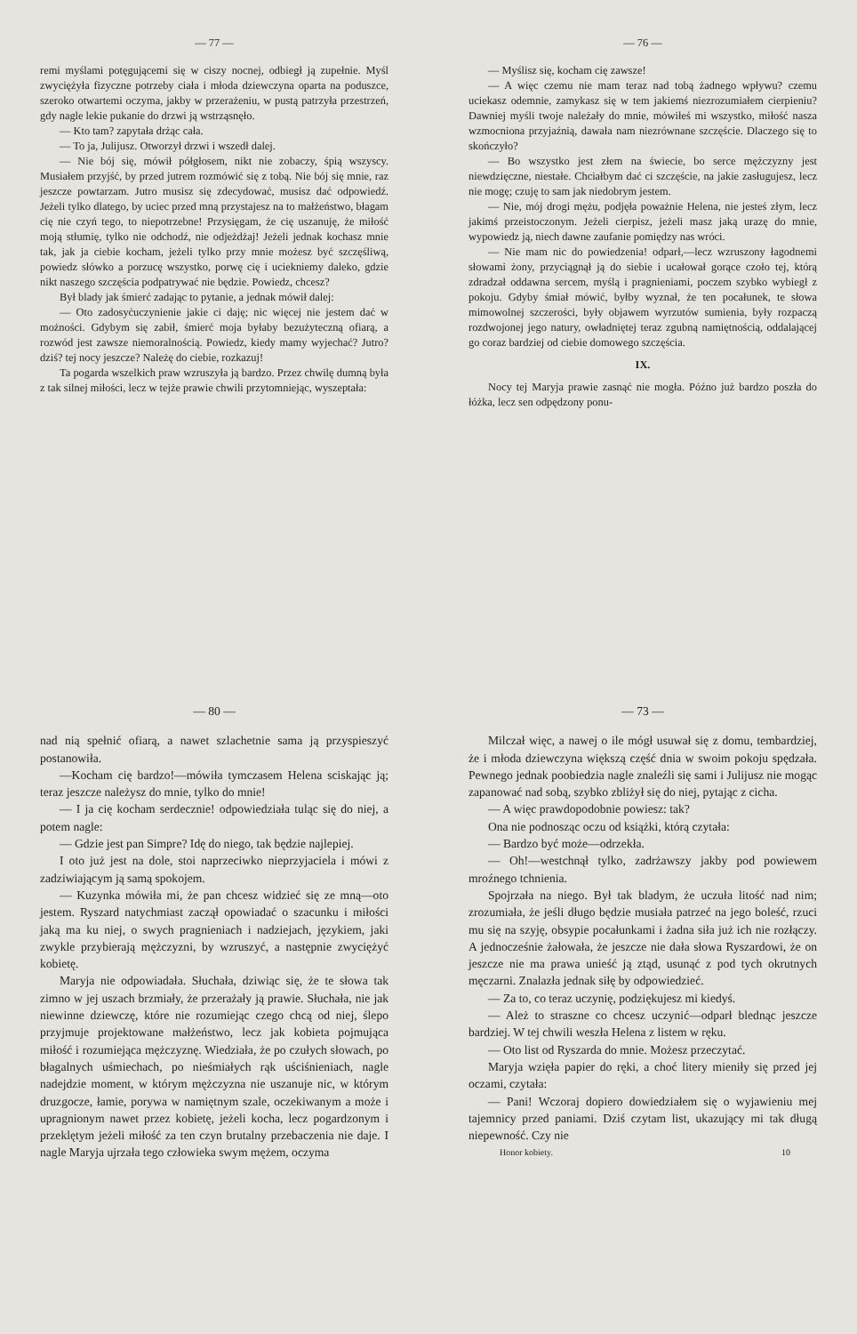— 77 —
remi myślami potęgującemi się w ciszy nocnej, odbiegł ją zupełnie. Myśl zwyciężyła fizyczne potrzeby ciała i młoda dziewczyna oparta na poduszce, szeroko otwartemi oczyma, jakby w przerażeniu, w pustą patrzyła przestrzeń, gdy nagle lekie pukanie do drzwi ją wstrząsnęło.
— Kto tam? zapytała drżąc cała.
— To ja, Julijusz. Otworzył drzwi i wszedł dalej.
— Nie bój się, mówił półgłosem, nikt nie zobaczy, śpią wszyscy. Musiałem przyjść, by przed jutrem rozmówić się z tobą. Nie bój się mnie, raz jeszcze powtarzam. Jutro musisz się zdecydować, musisz dać odpowiedź. Jeżeli tylko dlatego, by uciec przed mną przystajesz na to małżeństwo, błagam cię nie czyń tego, to niepotrzebne! Przysięgam, że cię uszanuję, że miłość moją stłumię, tylko nie odchodź, nie odjeżdżaj! Jeżeli jednak kochasz mnie tak, jak ja ciebie kocham, jeżeli tylko przy mnie możesz być szczęśliwą, powiedz słówko a porzucę wszystko, porwę cię i uciekniemy daleko, gdzie nikt naszego szczęścia podpatrywać nie będzie. Powiedz, chcesz?
Był blady jak śmierć zadając to pytanie, a jednak mówił dalej:
— Oto zadosyćuczynienie jakie ci daję; nic więcej nie jestem dać w możności. Gdybym się zabił, śmierć moja byłaby bezużyteczną ofiarą, a rozwód jest zawsze niemoralnością. Powiedz, kiedy mamy wyjechać? Jutro? dziś? tej nocy jeszcze? Należę do ciebie, rozkazuj!
Ta pogarda wszelkich praw wzruszyła ją bardzo. Przez chwilę dumną była z tak silnej miłości, lecz w tejże prawie chwili przytomniejąc, wyszeptała:
— 76 —
— Myślisz się, kocham cię zawsze!
— A więc czemu nie mam teraz nad tobą żadnego wpływu? czemu uciekasz odemnie, zamykasz się w tem jakiemś niezrozumiałem cierpieniu? Dawniej myśli twoje należały do mnie, mówiłeś mi wszystko, miłość nasza wzmocniona przyjaźnią, dawała nam niezrównane szczęście. Dlaczego się to skończyło?
— Bo wszystko jest złem na świecie, bo serce mężczyzny jest niewdzięczne, niestałe. Chciałbym dać ci szczęście, na jakie zasługujesz, lecz nie mogę; czuję to sam jak niedobrym jestem.
— Nie, mój drogi mężu, podjęła poważnie Helena, nie jesteś złym, lecz jakimś przeistoczonym. Jeżeli cierpisz, jeżeli masz jaką urazę do mnie, wypowiedz ją, niech dawne zaufanie pomiędzy nas wróci.
— Nie mam nic do powiedzenia! odparł,—lecz wzruszony łagodnemi słowami żony, przyciągnął ją do siebie i ucałował gorące czoło tej, którą zdradzał oddawna sercem, myślą i pragnieniami, poczem szybko wybiegł z pokoju. Gdyby śmiał mówić, byłby wyznał, że ten pocałunek, te słowa mimowolnej szczerości, były objawem wyrzutów sumienia, były rozpaczą rozdwojonej jego natury, owładniętej teraz zgubną namiętnością, oddalającej go coraz bardziej od ciebie domowego szczęścia.
IX.
Nocy tej Maryja prawie zasnąć nie mogła. Późno już bardzo poszła do łóżka, lecz sen odpędzony ponu-
— 80 —
nad nią spełnić ofiarą, a nawet szlachetnie sama ją przyspieszyć postanowiła.
—Kocham cię bardzo!—mówiła tymczasem Helena sciskając ją; teraz jeszcze należysz do mnie, tylko do mnie!
— I ja cię kocham serdecznie! odpowiedziała tuląc się do niej, a potem nagle:
— Gdzie jest pan Simpre? Idę do niego, tak będzie najlepiej.
I oto już jest na dole, stoi naprzeciwko nieprzyjaciela i mówi z zadziwiającym ją samą spokojem.
— Kuzynka mówiła mi, że pan chcesz widzieć się ze mną—oto jestem. Ryszard natychmiast zaczął opowiadać o szacunku i miłości jaką ma ku niej, o swych pragnieniach i nadziejach, językiem, jaki zwykle przybierają mężczyzni, by wzruszyć, a następnie zwyciężyć kobietę.
Maryja nie odpowiadała. Słuchała, dziwiąc się, że te słowa tak zimno w jej uszach brzmiały, że przerażały ją prawie. Słuchała, nie jak niewinne dziewczę, które nie rozumiejąc czego chcą od niej, ślepo przyjmuje projektowane małżeństwo, lecz jak kobieta pojmująca miłość i rozumiejąca mężczyznę. Wiedziała, że po czułych słowach, po błagalnych uśmiechach, po nieśmiałych rąk uściśnieniach, nagle nadejdzie moment, w którym mężczyzna nie uszanuje nic, w którym druzgocze, łamie, porywa w namiętnym szale, oczekiwanym a może i upragnionym nawet przez kobietę, jeżeli kocha, lecz pogardzonym i przeklętym jeżeli miłość za ten czyn brutalny przebaczenia nie daje. I nagle Maryja ujrzała tego człowieka swym mężem, oczyma
— 73 —
Milczał więc, a nawej o ile mógł usuwał się z domu, tembardziej, że i młoda dziewczyna większą część dnia w swoim pokoju spędzała. Pewnego jednak poobiedzia nagle znaleźli się sami i Julijusz nie mogąc zapanować nad sobą, szybko zbliżył się do niej, pytając z cicha.
— A więc prawdopodobnie powiesz: tak?
Ona nie podnosząc oczu od książki, którą czytała:
— Bardzo być może—odrzekła.
— Oh!—westchnął tylko, zadrżawszy jakby pod powiewem mroźnego tchnienia.
Spojrzała na niego. Był tak bladym, że uczuła litość nad nim; zrozumiała, że jeśli długo będzie musiała patrzeć na jego boleść, rzuci mu się na szyję, obsypie pocałunkami i żadna siła już ich nie rozłączy. A jednocześnie żałowała, że jeszcze nie dała słowa Ryszardowi, że on jeszcze nie ma prawa unieść ją ztąd, usunąć z pod tych okrutnych męczarni. Znalazła jednak siłę by odpowiedzieć.
— Za to, co teraz uczynię, podziękujesz mi kiedyś.
— Ależ to straszne co chcesz uczynić—odparł blednąc jeszcze bardziej. W tej chwili weszła Helena z listem w ręku.
— Oto list od Ryszarda do mnie. Możesz przeczytać.
Maryja wzięła papier do ręki, a choć litery mieniły się przed jej oczami, czytała:
— Pani! Wczoraj dopiero dowiedziałem się o wyjawieniu mej tajemnicy przed paniami. Dziś czytam list, ukazujący mi tak długą niepewność. Czy nie
Honor kobiety. 10